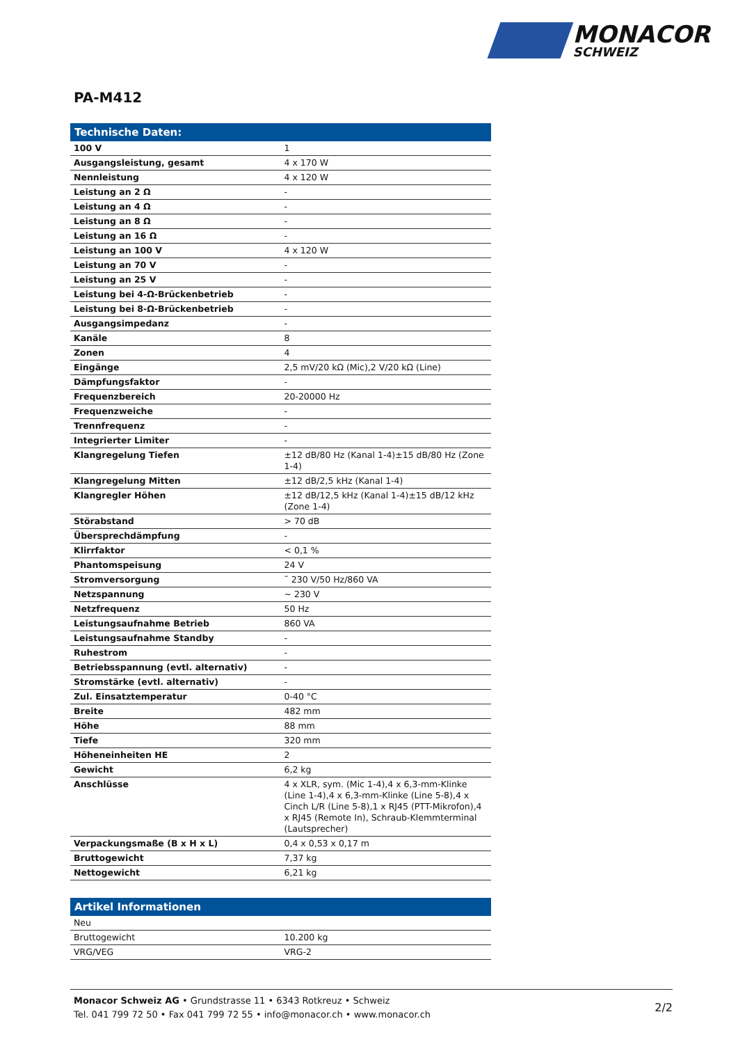MONACOR
SCHWEIZ
PA-M412
Technische Daten:
| 100 V | 1 |
| Ausgangsleistung, gesamt | 4 x 170 W |
| Nennleistung | 4 x 120 W |
| Leistung an 2 Ω | - |
| Leistung an 4 Ω | - |
| Leistung an 8 Ω | - |
| Leistung an 16 Ω | - |
| Leistung an 100 V | 4 x 120 W |
| Leistung an 70 V | - |
| Leistung an 25 V | - |
| Leistung bei 4-Ω-Brückenbetrieb | - |
| Leistung bei 8-Ω-Brückenbetrieb | - |
| Ausgangsimpedanz | - |
| Kanäle | 8 |
| Zonen | 4 |
| Eingänge | 2,5 mV/20 kΩ (Mic),2 V/20 kΩ (Line) |
| Dämpfungsfaktor | - |
| Frequenzbereich | 20-20000 Hz |
| Frequenzweiche | - |
| Trennfrequenz | - |
| Integrierter Limiter | - |
| Klangregelung Tiefen | ±12 dB/80 Hz (Kanal 1-4)±15 dB/80 Hz (Zone 1-4) |
| Klangregelung Mitten | ±12 dB/2,5 kHz (Kanal 1-4) |
| Klangregler Höhen | ±12 dB/12,5 kHz (Kanal 1-4)±15 dB/12 kHz (Zone 1-4) |
| Störabstand | > 70 dB |
| Übersprechdämpfung | - |
| Klirrfaktor | < 0,1 % |
| Phantomspeisung | 24 V |
| Stromversorgung | ˜ 230 V/50 Hz/860 VA |
| Netzspannung | ~ 230 V |
| Netzfrequenz | 50 Hz |
| Leistungsaufnahme Betrieb | 860 VA |
| Leistungsaufnahme Standby | - |
| Ruhestrom | - |
| Betriebsspannung (evtl. alternativ) | - |
| Stromstärke (evtl. alternativ) | - |
| Zul. Einsatztemperatur | 0-40 °C |
| Breite | 482 mm |
| Höhe | 88 mm |
| Tiefe | 320 mm |
| Höheneinheiten HE | 2 |
| Gewicht | 6,2 kg |
| Anschlüsse | 4 x XLR, sym. (Mic 1-4),4 x 6,3-mm-Klinke (Line 1-4),4 x 6,3-mm-Klinke (Line 5-8),4 x Cinch L/R (Line 5-8),1 x RJ45 (PTT-Mikrofon),4 x RJ45 (Remote In), Schraub-Klemmterminal (Lautsprecher) |
| Verpackungsmaße (B x H x L) | 0,4 x 0,53 x 0,17 m |
| Bruttogewicht | 7,37 kg |
| Nettogewicht | 6,21 kg |
Artikel Informationen
| Neu | |
| Bruttogewicht | 10.200 kg |
| VRG/VEG | VRG-2 |
Monacor Schweiz AG • Grundstrasse 11 • 6343 Rotkreuz • Schweiz
Tel. 041 799 72 50 • Fax 041 799 72 55 • info@monacor.ch • www.monacor.ch
2/2